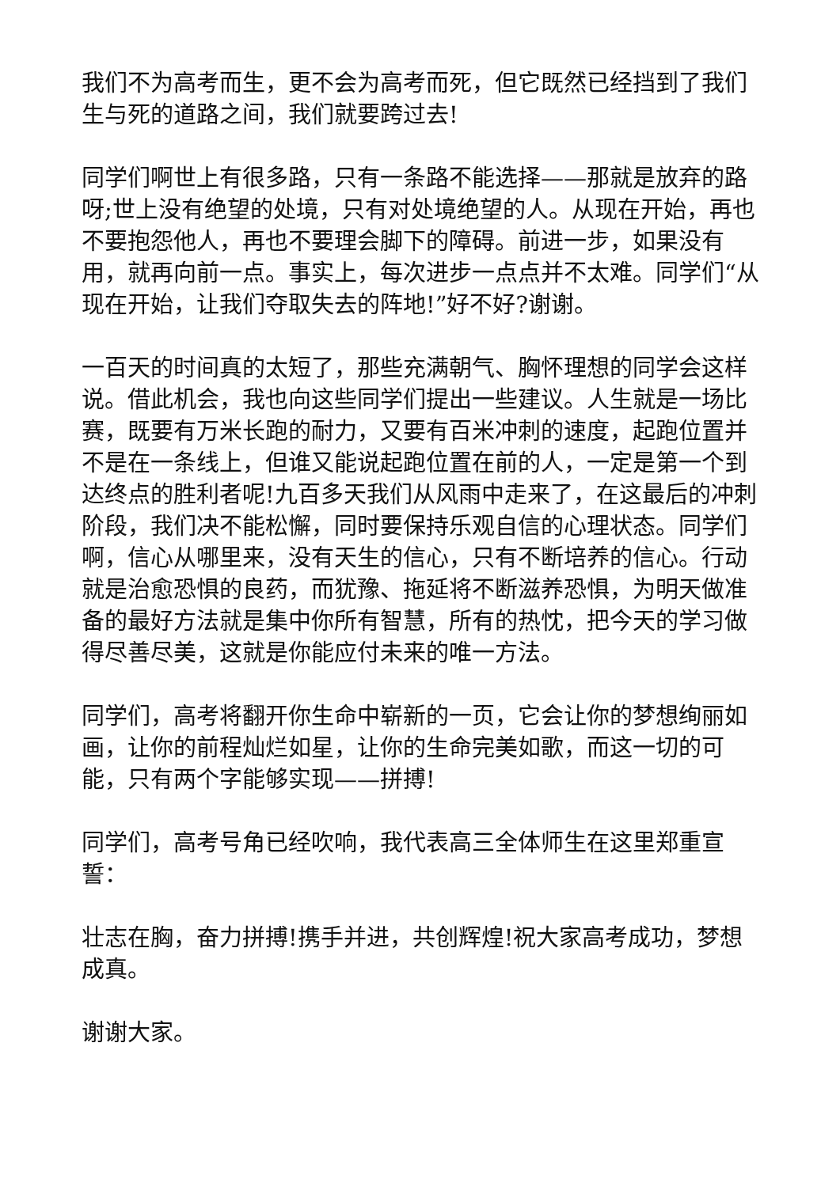我们不为高考而生，更不会为高考而死，但它既然已经挡到了我们生与死的道路之间，我们就要跨过去!
同学们啊世上有很多路，只有一条路不能选择——那就是放弃的路呀;世上没有绝望的处境，只有对处境绝望的人。从现在开始，再也不要抱怨他人，再也不要理会脚下的障碍。前进一步，如果没有用，就再向前一点。事实上，每次进步一点点并不太难。同学们“从现在开始，让我们夺取失去的阵地!”好不好?谢谢。
一百天的时间真的太短了，那些充满朝气、胸怀理想的同学会这样说。借此机会，我也向这些同学们提出一些建议。人生就是一场比赛，既要有万米长跑的耐力，又要有百米冲刺的速度，起跑位置并不是在一条线上，但谁又能说起跑位置在前的人，一定是第一个到达终点的胜利者呢!九百多天我们从风雨中走来了，在这最后的冲刺阶段，我们决不能松懈，同时要保持乐观自信的心理状态。同学们啊，信心从哪里来，没有天生的信心，只有不断培养的信心。行动就是治愈恐惧的良药，而犹豫、拖延将不断滋养恐惧，为明天做准备的最好方法就是集中你所有智慧，所有的热忱，把今天的学习做得尽善尽美，这就是你能应付未来的唯一方法。
同学们，高考将翻开你生命中崭新的一页，它会让你的梦想绚丽如画，让你的前程灿烂如星，让你的生命完美如歌，而这一切的可能，只有两个字能够实现——拼搏!
同学们，高考号角已经吹响，我代表高三全体师生在这里郑重宣誓：
壮志在胸，奋力拼搏!携手并进，共创辉煌!祝大家高考成功，梦想成真。
谢谢大家。